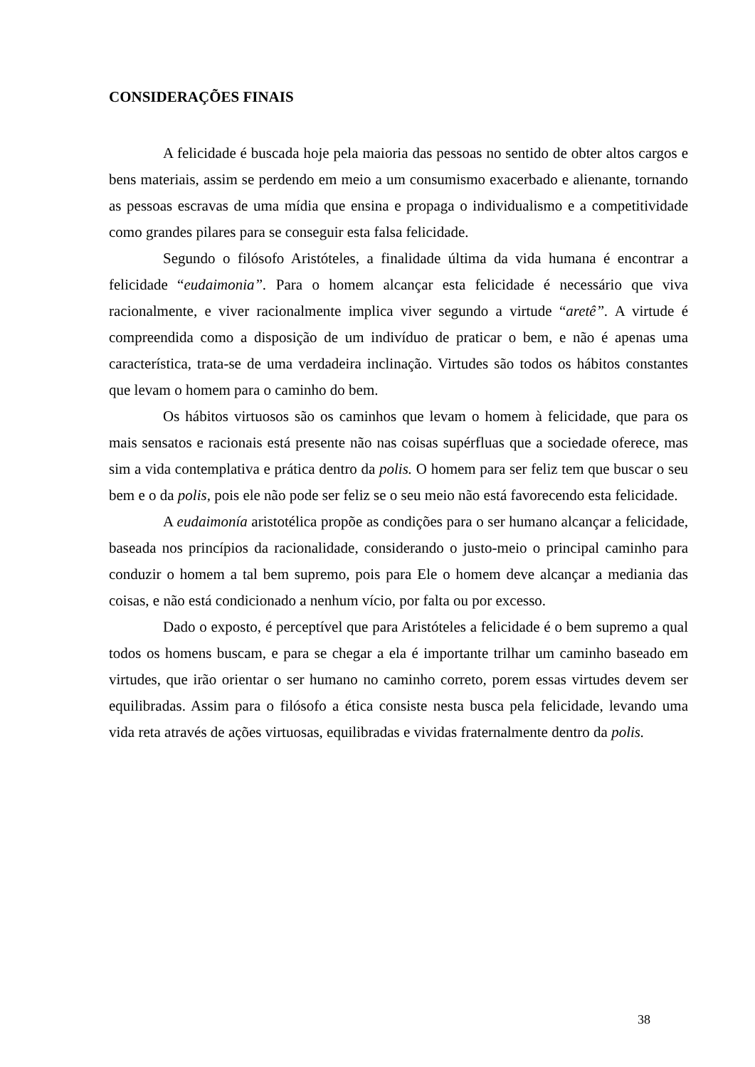CONSIDERAÇÕES FINAIS
A felicidade é buscada hoje pela maioria das pessoas no sentido de obter altos cargos e bens materiais, assim se perdendo em meio a um consumismo exacerbado e alienante, tornando as pessoas escravas de uma mídia que ensina e propaga o individualismo e a competitividade como grandes pilares para se conseguir esta falsa felicidade.
Segundo o filósofo Aristóteles, a finalidade última da vida humana é encontrar a felicidade “eudaimonia”. Para o homem alcançar esta felicidade é necessário que viva racionalmente, e viver racionalmente implica viver segundo a virtude “aretê”. A virtude é compreendida como a disposição de um indivíduo de praticar o bem, e não é apenas uma característica, trata-se de uma verdadeira inclinação. Virtudes são todos os hábitos constantes que levam o homem para o caminho do bem.
Os hábitos virtuosos são os caminhos que levam o homem à felicidade, que para os mais sensatos e racionais está presente não nas coisas supérfluas que a sociedade oferece, mas sim a vida contemplativa e prática dentro da polis. O homem para ser feliz tem que buscar o seu bem e o da polis, pois ele não pode ser feliz se o seu meio não está favorecendo esta felicidade.
A eudaimonía aristotélica propõe as condições para o ser humano alcançar a felicidade, baseada nos princípios da racionalidade, considerando o justo-meio o principal caminho para conduzir o homem a tal bem supremo, pois para Ele o homem deve alcançar a mediania das coisas, e não está condicionado a nenhum vício, por falta ou por excesso.
Dado o exposto, é perceptível que para Aristóteles a felicidade é o bem supremo a qual todos os homens buscam, e para se chegar a ela é importante trilhar um caminho baseado em virtudes, que irão orientar o ser humano no caminho correto, porem essas virtudes devem ser equilibradas. Assim para o filósofo a ética consiste nesta busca pela felicidade, levando uma vida reta através de ações virtuosas, equilibradas e vividas fraternalmente dentro da polis.
38